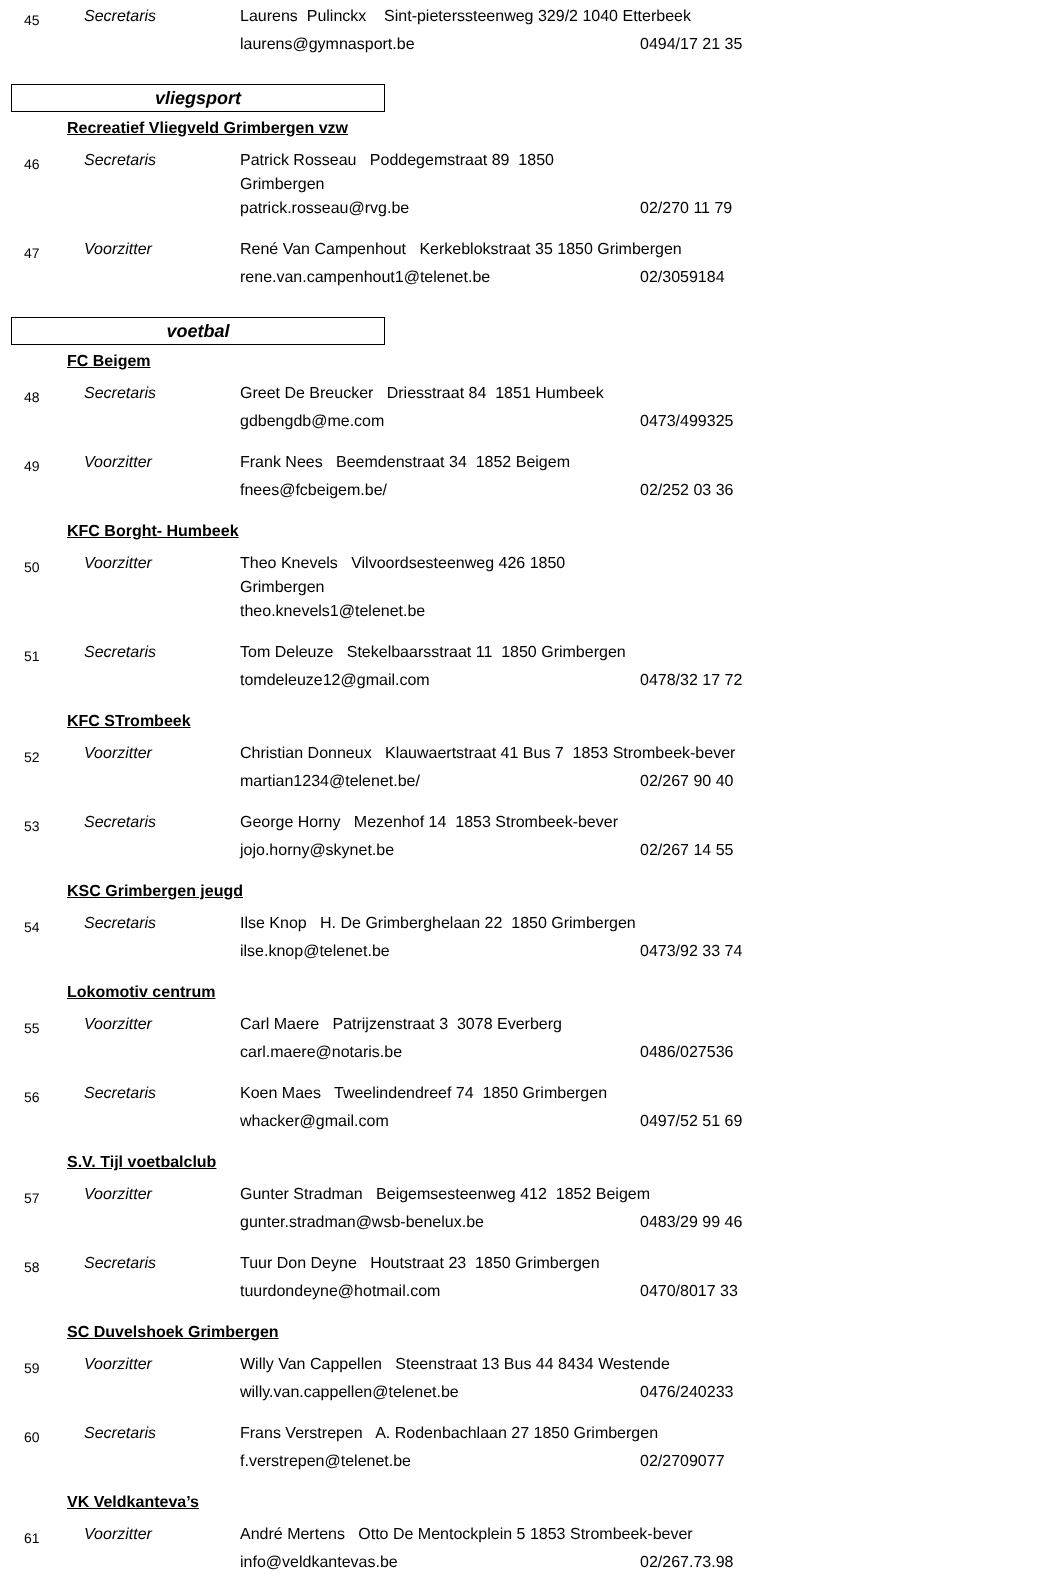45
Secretaris
Laurens Pulinckx Sint-pieterssteenweg 329/2 1040 Etterbeek
laurens@gymnasport.be
0494/17 21 35
vliegsport
Recreatief Vliegveld Grimbergen vzw
46
Secretaris
Patrick Rosseau Poddegemstraat 89 1850 Grimbergen
patrick.rosseau@rvg.be
02/270 11 79
47
Voorzitter
René Van Campenhout Kerkeblokstraat 35 1850 Grimbergen
rene.van.campenhout1@telenet.be
02/3059184
voetbal
FC Beigem
48
Secretaris
Greet De Breucker Driesstraat 84 1851 Humbeek
gdbengdb@me.com
0473/499325
49
Voorzitter
Frank Nees Beemdenstraat 34 1852 Beigem
fnees@fcbeigem.be/
02/252 03 36
KFC Borght- Humbeek
50
Voorzitter
Theo Knevels Vilvoordsesteenweg 426 1850 Grimbergen
theo.knevels1@telenet.be
51
Secretaris
Tom Deleuze Stekelbaarsstraat 11 1850 Grimbergen
tomdeleuze12@gmail.com
0478/32 17 72
KFC STrombeek
52
Voorzitter
Christian Donneux Klauwaertstraat 41 Bus 7 1853 Strombeek-bever
martian1234@telenet.be/
02/267 90 40
53
Secretaris
George Horny Mezenhof 14 1853 Strombeek-bever
jojo.horny@skynet.be
02/267 14 55
KSC Grimbergen jeugd
54
Secretaris
Ilse Knop H. De Grimberghelaan 22 1850 Grimbergen
ilse.knop@telenet.be
0473/92 33 74
Lokomotiv centrum
55
Voorzitter
Carl Maere Patrijzenstraat 3 3078 Everberg
carl.maere@notaris.be
0486/027536
56
Secretaris
Koen Maes Tweelindendreef 74 1850 Grimbergen
whacker@gmail.com
0497/52 51 69
S.V. Tijl voetbalclub
57
Voorzitter
Gunter Stradman Beigemsesteenweg 412 1852 Beigem
gunter.stradman@wsb-benelux.be
0483/29 99 46
58
Secretaris
Tuur Don Deyne Houtstraat 23 1850 Grimbergen
tuurdondeyne@hotmail.com
0470/8017 33
SC Duvelshoek Grimbergen
59
Voorzitter
Willy Van Cappellen Steenstraat 13 Bus 44 8434 Westende
willy.van.cappellen@telenet.be
0476/240233
60
Secretaris
Frans Verstrepen A. Rodenbachlaan 27 1850 Grimbergen
f.verstrepen@telenet.be
02/2709077
VK Veldkanteva’s
61
Voorzitter
André Mertens Otto De Mentockplein 5 1853 Strombeek-bever
info@veldkantevas.be
02/267.73.98